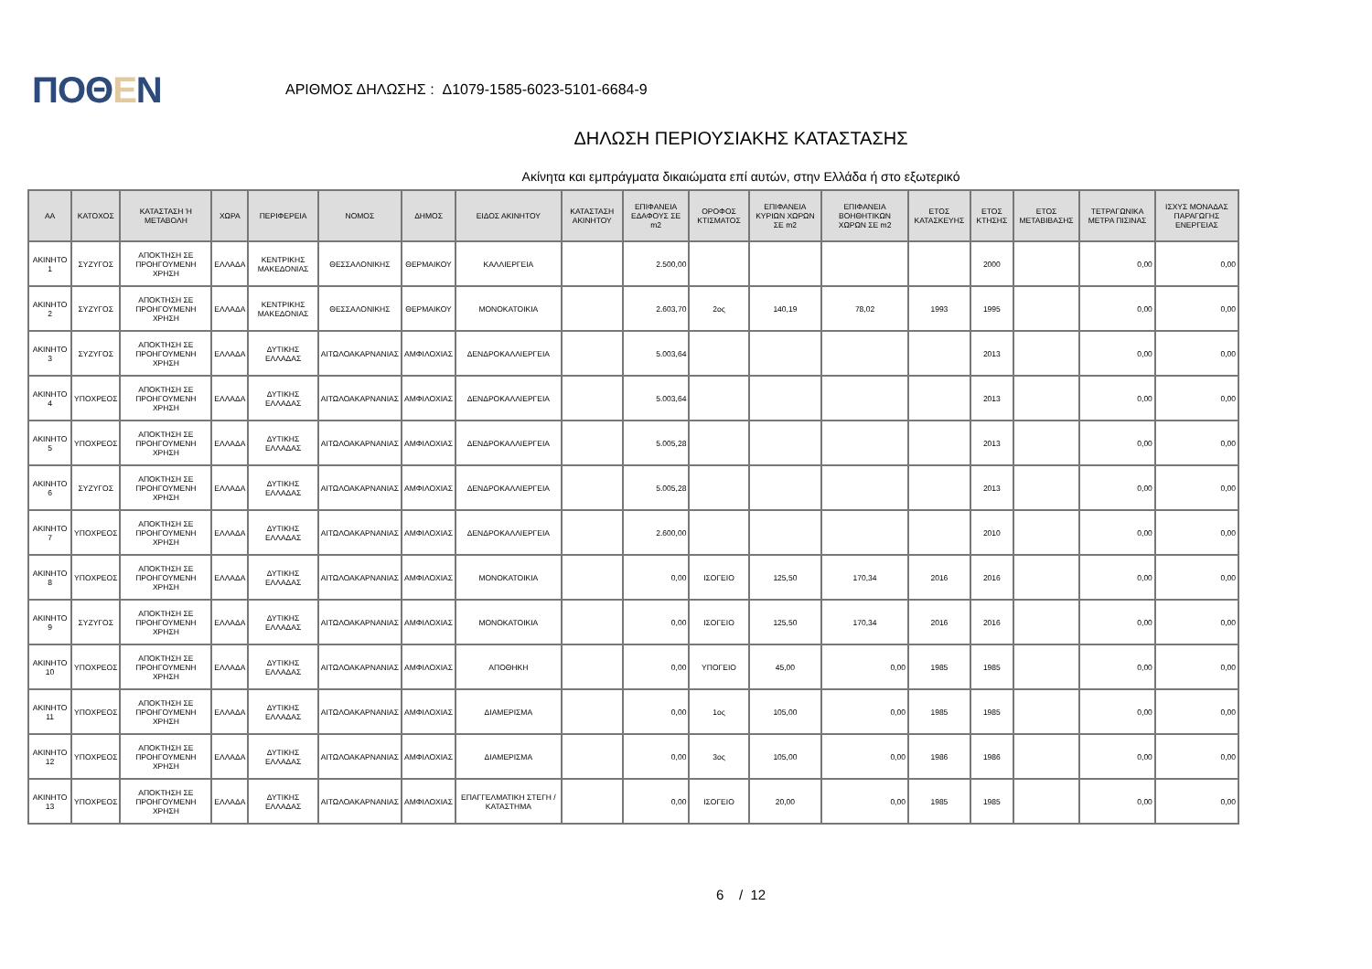ΠΟΘΕΝ
ΑΡΙΘΜΟΣ ΔΗΛΩΣΗΣ : Δ1079-1585-6023-5101-6684-9
ΔΗΛΩΣΗ ΠΕΡΙΟΥΣΙΑΚΗΣ ΚΑΤΑΣΤΑΣΗΣ
Ακίνητα και εμπράγματα δικαιώματα επί αυτών, στην Ελλάδα ή στο εξωτερικό
| ΑΑ | ΚΑΤΟΧΟΣ | ΚΑΤΑΣΤΑΣΗ Ή ΜΕΤΑΒΟΛΗ | ΧΩΡΑ | ΠΕΡΙΦΕΡΕΙΑ | ΝΟΜΟΣ | ΔΗΜΟΣ | ΕΙΔΟΣ ΑΚΙΝΗΤΟΥ | ΚΑΤΑΣΤΑΣΗ ΑΚΙΝΗΤΟΥ | ΕΠΙΦΑΝΕΙΑ ΕΔΑΦΟΥΣ ΣΕ m2 | ΟΡΟΦΟΣ ΚΤΙΣΜΑΤΟΣ | ΕΠΙΦΑΝΕΙΑ ΚΥΡΙΩΝ ΧΩΡΩΝ ΣΕ m2 | ΕΠΙΦΑΝΕΙΑ ΒΟΗΘΗΤΙΚΩΝ ΧΩΡΩΝ ΣΕ m2 | ΕΤΟΣ ΚΑΤΑΣΚΕΥΗΣ | ΕΤΟΣ ΚΤΗΣΗΣ | ΕΤΟΣ ΜΕΤΑΒΙΒΑΣΗΣ | ΤΕΤΡΑΓΩΝΙΚΑ ΜΕΤΡΑ ΠΙΣΙΝΑΣ | ΙΣΧΥΣ ΜΟΝΑΔΑΣ ΠΑΡΑΓΩΓΗΣ ΕΝΕΡΓΕΙΑΣ |
| --- | --- | --- | --- | --- | --- | --- | --- | --- | --- | --- | --- | --- | --- | --- | --- | --- | --- |
| ΑΚΙΝΗΤΟ 1 | ΣΥΖΥΓΟΣ | ΑΠΟΚΤΗΣΗ ΣΕ ΠΡΟΗΓΟΥΜΕΝΗ ΧΡΗΣΗ | ΕΛΛΑΔΑ | ΚΕΝΤΡΙΚΗΣ ΜΑΚΕΔΟΝΙΑΣ | ΘΕΣΣΑΛΟΝΙΚΗΣ | ΘΕΡΜΑΙΚΟΥ | ΚΑΛΛΙΕΡΓΕΙΑ | | 2.500,00 | | | | | 2000 | | 0,00 | 0,00 |
| ΑΚΙΝΗΤΟ 2 | ΣΥΖΥΓΟΣ | ΑΠΟΚΤΗΣΗ ΣΕ ΠΡΟΗΓΟΥΜΕΝΗ ΧΡΗΣΗ | ΕΛΛΑΔΑ | ΚΕΝΤΡΙΚΗΣ ΜΑΚΕΔΟΝΙΑΣ | ΘΕΣΣΑΛΟΝΙΚΗΣ | ΘΕΡΜΑΙΚΟΥ | ΜΟΝΟΚΑΤΟΙΚΙΑ | | 2.603,70 | 2ος | 140,19 | 78,02 | 1993 | 1995 | | 0,00 | 0,00 |
| ΑΚΙΝΗΤΟ 3 | ΣΥΖΥΓΟΣ | ΑΠΟΚΤΗΣΗ ΣΕ ΠΡΟΗΓΟΥΜΕΝΗ ΧΡΗΣΗ | ΕΛΛΑΔΑ | ΔΥΤΙΚΗΣ ΕΛΛΑΔΑΣ | ΑΙΤΩΛΟΑΚΑΡΝΑΝΙΑΣ | ΑΜΦΙΛΟΧΙΑΣ | ΔΕΝΔΡΟΚΑΛΛΙΕΡΓΕΙΑ | | 5.003,64 | | | | | 2013 | | 0,00 | 0,00 |
| ΑΚΙΝΗΤΟ 4 | ΥΠΟΧΡΕΟΣ | ΑΠΟΚΤΗΣΗ ΣΕ ΠΡΟΗΓΟΥΜΕΝΗ ΧΡΗΣΗ | ΕΛΛΑΔΑ | ΔΥΤΙΚΗΣ ΕΛΛΑΔΑΣ | ΑΙΤΩΛΟΑΚΑΡΝΑΝΙΑΣ | ΑΜΦΙΛΟΧΙΑΣ | ΔΕΝΔΡΟΚΑΛΛΙΕΡΓΕΙΑ | | 5.003,64 | | | | | 2013 | | 0,00 | 0,00 |
| ΑΚΙΝΗΤΟ 5 | ΥΠΟΧΡΕΟΣ | ΑΠΟΚΤΗΣΗ ΣΕ ΠΡΟΗΓΟΥΜΕΝΗ ΧΡΗΣΗ | ΕΛΛΑΔΑ | ΔΥΤΙΚΗΣ ΕΛΛΑΔΑΣ | ΑΙΤΩΛΟΑΚΑΡΝΑΝΙΑΣ | ΑΜΦΙΛΟΧΙΑΣ | ΔΕΝΔΡΟΚΑΛΛΙΕΡΓΕΙΑ | | 5.005,28 | | | | | 2013 | | 0,00 | 0,00 |
| ΑΚΙΝΗΤΟ 6 | ΣΥΖΥΓΟΣ | ΑΠΟΚΤΗΣΗ ΣΕ ΠΡΟΗΓΟΥΜΕΝΗ ΧΡΗΣΗ | ΕΛΛΑΔΑ | ΔΥΤΙΚΗΣ ΕΛΛΑΔΑΣ | ΑΙΤΩΛΟΑΚΑΡΝΑΝΙΑΣ | ΑΜΦΙΛΟΧΙΑΣ | ΔΕΝΔΡΟΚΑΛΛΙΕΡΓΕΙΑ | | 5.005,28 | | | | | 2013 | | 0,00 | 0,00 |
| ΑΚΙΝΗΤΟ 7 | ΥΠΟΧΡΕΟΣ | ΑΠΟΚΤΗΣΗ ΣΕ ΠΡΟΗΓΟΥΜΕΝΗ ΧΡΗΣΗ | ΕΛΛΑΔΑ | ΔΥΤΙΚΗΣ ΕΛΛΑΔΑΣ | ΑΙΤΩΛΟΑΚΑΡΝΑΝΙΑΣ | ΑΜΦΙΛΟΧΙΑΣ | ΔΕΝΔΡΟΚΑΛΛΙΕΡΓΕΙΑ | | 2.600,00 | | | | | 2010 | | 0,00 | 0,00 |
| ΑΚΙΝΗΤΟ 8 | ΥΠΟΧΡΕΟΣ | ΑΠΟΚΤΗΣΗ ΣΕ ΠΡΟΗΓΟΥΜΕΝΗ ΧΡΗΣΗ | ΕΛΛΑΔΑ | ΔΥΤΙΚΗΣ ΕΛΛΑΔΑΣ | ΑΙΤΩΛΟΑΚΑΡΝΑΝΙΑΣ | ΑΜΦΙΛΟΧΙΑΣ | ΜΟΝΟΚΑΤΟΙΚΙΑ | | 0,00 | ΙΣΟΓΕΙΟ | 125,50 | 170,34 | 2016 | 2016 | | 0,00 | 0,00 |
| ΑΚΙΝΗΤΟ 9 | ΣΥΖΥΓΟΣ | ΑΠΟΚΤΗΣΗ ΣΕ ΠΡΟΗΓΟΥΜΕΝΗ ΧΡΗΣΗ | ΕΛΛΑΔΑ | ΔΥΤΙΚΗΣ ΕΛΛΑΔΑΣ | ΑΙΤΩΛΟΑΚΑΡΝΑΝΙΑΣ | ΑΜΦΙΛΟΧΙΑΣ | ΜΟΝΟΚΑΤΟΙΚΙΑ | | 0,00 | ΙΣΟΓΕΙΟ | 125,50 | 170,34 | 2016 | 2016 | | 0,00 | 0,00 |
| ΑΚΙΝΗΤΟ 10 | ΥΠΟΧΡΕΟΣ | ΑΠΟΚΤΗΣΗ ΣΕ ΠΡΟΗΓΟΥΜΕΝΗ ΧΡΗΣΗ | ΕΛΛΑΔΑ | ΔΥΤΙΚΗΣ ΕΛΛΑΔΑΣ | ΑΙΤΩΛΟΑΚΑΡΝΑΝΙΑΣ | ΑΜΦΙΛΟΧΙΑΣ | ΑΠΟΘΗΚΗ | | 0,00 | ΥΠΟΓΕΙΟ | 45,00 | 0,00 | 1985 | 1985 | | 0,00 | 0,00 |
| ΑΚΙΝΗΤΟ 11 | ΥΠΟΧΡΕΟΣ | ΑΠΟΚΤΗΣΗ ΣΕ ΠΡΟΗΓΟΥΜΕΝΗ ΧΡΗΣΗ | ΕΛΛΑΔΑ | ΔΥΤΙΚΗΣ ΕΛΛΑΔΑΣ | ΑΙΤΩΛΟΑΚΑΡΝΑΝΙΑΣ | ΑΜΦΙΛΟΧΙΑΣ | ΔΙΑΜΕΡΙΣΜΑ | | 0,00 | 1ος | 105,00 | 0,00 | 1985 | 1985 | | 0,00 | 0,00 |
| ΑΚΙΝΗΤΟ 12 | ΥΠΟΧΡΕΟΣ | ΑΠΟΚΤΗΣΗ ΣΕ ΠΡΟΗΓΟΥΜΕΝΗ ΧΡΗΣΗ | ΕΛΛΑΔΑ | ΔΥΤΙΚΗΣ ΕΛΛΑΔΑΣ | ΑΙΤΩΛΟΑΚΑΡΝΑΝΙΑΣ | ΑΜΦΙΛΟΧΙΑΣ | ΔΙΑΜΕΡΙΣΜΑ | | 0,00 | 3ος | 105,00 | 0,00 | 1986 | 1986 | | 0,00 | 0,00 |
| ΑΚΙΝΗΤΟ 13 | ΥΠΟΧΡΕΟΣ | ΑΠΟΚΤΗΣΗ ΣΕ ΠΡΟΗΓΟΥΜΕΝΗ ΧΡΗΣΗ | ΕΛΛΑΔΑ | ΔΥΤΙΚΗΣ ΕΛΛΑΔΑΣ | ΑΙΤΩΛΟΑΚΑΡΝΑΝΙΑΣ | ΑΜΦΙΛΟΧΙΑΣ | ΕΠΑΓΓΕΛΜΑΤΙΚΗ ΣΤΕΓΗ / ΚΑΤΑΣΤΗΜΑ | | 0,00 | ΙΣΟΓΕΙΟ | 20,00 | 0,00 | 1985 | 1985 | | 0,00 | 0,00 |
6 / 12